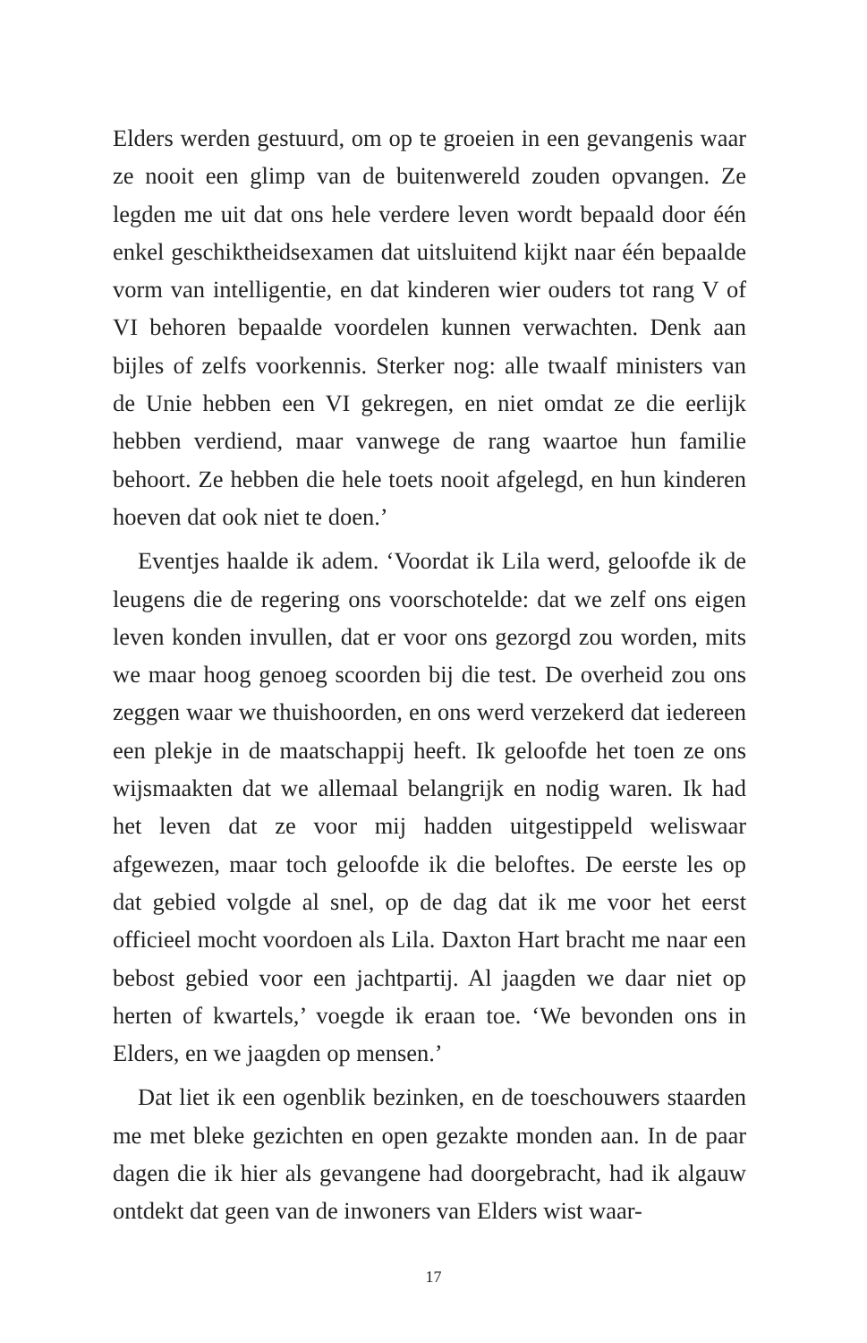Elders werden gestuurd, om op te groeien in een gevangenis waar ze nooit een glimp van de buitenwereld zouden opvangen. Ze legden me uit dat ons hele verdere leven wordt bepaald door één enkel geschiktheidsexamen dat uitsluitend kijkt naar één bepaalde vorm van intelligentie, en dat kinderen wier ouders tot rang V of VI behoren bepaalde voordelen kunnen verwachten. Denk aan bijles of zelfs voorkennis. Sterker nog: alle twaalf ministers van de Unie hebben een VI gekregen, en niet omdat ze die eerlijk hebben verdiend, maar vanwege de rang waartoe hun familie behoort. Ze hebben die hele toets nooit afgelegd, en hun kinderen hoeven dat ook niet te doen.’
Eventjes haalde ik adem. ‘Voordat ik Lila werd, geloofde ik de leugens die de regering ons voorschotelde: dat we zelf ons eigen leven konden invullen, dat er voor ons gezorgd zou worden, mits we maar hoog genoeg scoorden bij die test. De overheid zou ons zeggen waar we thuishoorden, en ons werd verzekerd dat iedereen een plekje in de maatschappij heeft. Ik geloofde het toen ze ons wijsmaakten dat we allemaal belangrijk en nodig waren. Ik had het leven dat ze voor mij hadden uitgestippeld weliswaar afgewezen, maar toch geloofde ik die beloftes. De eerste les op dat gebied volgde al snel, op de dag dat ik me voor het eerst officieel mocht voordoen als Lila. Daxton Hart bracht me naar een bebost gebied voor een jachtpartij. Al jaagden we daar niet op herten of kwartels,’ voegde ik eraan toe. ‘We bevonden ons in Elders, en we jaagden op mensen.’
Dat liet ik een ogenblik bezinken, en de toeschouwers staarden me met bleke gezichten en open gezakte monden aan. In de paar dagen die ik hier als gevangene had doorgebracht, had ik algauw ontdekt dat geen van de inwoners van Elders wist waar-
17